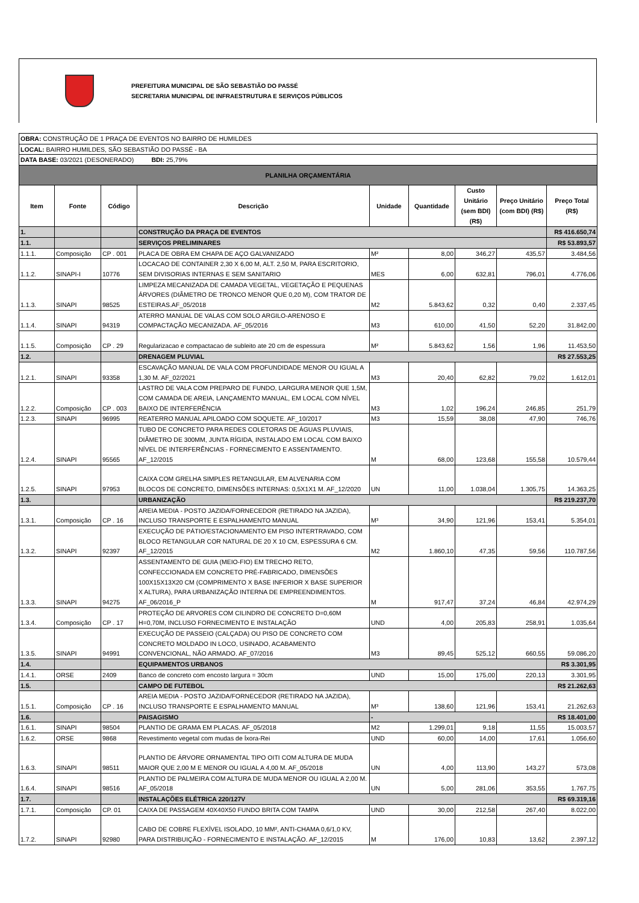PREFEITURA MUNICIPAL DE SÃO SEBASTIÃO DO PASSÉ
SECRETARIA MUNICIPAL DE INFRAESTRUTURA E SERVIÇOS PÚBLICOS
| OBRA: CONSTRUÇÃO DE 1 PRAÇA DE EVENTOS NO BAIRRO DE HUMILDES | | | | | | | | |
| LOCAL: BAIRRO HUMILDES, SÃO SEBASTIÃO DO PASSÉ - BA | | | | | | | | |
| DATA BASE: 03/2021 (DESONERADO) BDI: 25,79% | | | | | | | | |
| PLANILHA ORÇAMENTÁRIA | | | | | | | | |
| Item | Fonte | Código | Descrição | Unidade | Quantidade | Custo Unitário (sem BDI) (R$) | Preço Unitário (com BDI) (R$) | Preço Total (R$) |
| 1. | | | CONSTRUÇÃO DA PRAÇA DE EVENTOS | | | | | R$ 416.650,74 |
| 1.1. | | | SERVIÇOS PRELIMINARES | | | | | R$ 53.893,57 |
| 1.1.1. | Composição | CP . 001 | PLACA DE OBRA EM CHAPA DE AÇO GALVANIZADO | M² | 8,00 | 346,27 | 435,57 | 3.484,56 |
| 1.1.2. | SINAPI-I | 10776 | LOCACAO DE CONTAINER 2,30 X 6,00 M, ALT. 2,50 M, PARA ESCRITORIO, SEM DIVISORIAS INTERNAS E SEM SANITARIO | MES | 6,00 | 632,81 | 796,01 | 4.776,06 |
| 1.1.3. | SINAPI | 98525 | LIMPEZA MECANIZADA DE CAMADA VEGETAL, VEGETAÇÃO E PEQUENAS ÁRVORES (DIÂMETRO DE TRONCO MENOR QUE 0,20 M), COM TRATOR DE ESTEIRAS.AF_05/2018 | M2 | 5.843,62 | 0,32 | 0,40 | 2.337,45 |
| 1.1.4. | SINAPI | 94319 | ATERRO MANUAL DE VALAS COM SOLO ARGILO-ARENOSO E COMPACTAÇÃO MECANIZADA. AF_05/2016 | M3 | 610,00 | 41,50 | 52,20 | 31.842,00 |
| 1.1.5. | Composição | CP . 29 | Regularizacao e compactacao de subleito ate 20 cm de espessura | M² | 5.843,62 | 1,56 | 1,96 | 11.453,50 |
| 1.2. | | | DRENAGEM PLUVIAL | | | | | R$ 27.553,25 |
| 1.2.1. | SINAPI | 93358 | ESCAVAÇÃO MANUAL DE VALA COM PROFUNDIDADE MENOR OU IGUAL A 1,30 M. AF_02/2021 | M3 | 20,40 | 62,82 | 79,02 | 1.612,01 |
| 1.2.2. | Composição | CP . 003 | LASTRO DE VALA COM PREPARO DE FUNDO, LARGURA MENOR QUE 1,5M, COM CAMADA DE AREIA, LANÇAMENTO MANUAL, EM LOCAL COM NÍVEL BAIXO DE INTERFERÊNCIA | M3 | 1,02 | 196,24 | 246,85 | 251,79 |
| 1.2.3. | SINAPI | 96995 | REATERRO MANUAL APILOADO COM SOQUETE. AF_10/2017 | M3 | 15,59 | 38,08 | 47,90 | 746,76 |
| 1.2.4. | SINAPI | 95565 | TUBO DE CONCRETO PARA REDES COLETORAS DE ÁGUAS PLUVIAIS, DIÂMETRO DE 300MM, JUNTA RÍGIDA, INSTALADO EM LOCAL COM BAIXO NÍVEL DE INTERFERÊNCIAS - FORNECIMENTO E ASSENTAMENTO. AF_12/2015 | M | 68,00 | 123,68 | 155,58 | 10.579,44 |
| 1.2.5. | SINAPI | 97953 | CAIXA COM GRELHA SIMPLES RETANGULAR, EM ALVENARIA COM BLOCOS DE CONCRETO, DIMENSÕES INTERNAS: 0,5X1X1 M. AF_12/2020 | UN | 11,00 | 1.038,04 | 1.305,75 | 14.363,25 |
| 1.3. | | | URBANIZAÇÃO | | | | | R$ 219.237,70 |
| 1.3.1. | Composição | CP . 16 | AREIA MEDIA - POSTO JAZIDA/FORNECEDOR (RETIRADO NA JAZIDA), INCLUSO TRANSPORTE E ESPALHAMENTO MANUAL | M³ | 34,90 | 121,96 | 153,41 | 5.354,01 |
| 1.3.2. | SINAPI | 92397 | EXECUÇÃO DE PÁTIO/ESTACIONAMENTO EM PISO INTERTRAVADO, COM BLOCO RETANGULAR COR NATURAL DE 20 X 10 CM, ESPESSURA 6 CM. AF_12/2015 | M2 | 1.860,10 | 47,35 | 59,56 | 110.787,56 |
| 1.3.3. | SINAPI | 94275 | ASSENTAMENTO DE GUIA (MEIO-FIO) EM TRECHO RETO, CONFECCIONADA EM CONCRETO PRÉ-FABRICADO, DIMENSÕES 100X15X13X20 CM (COMPRIMENTO X BASE INFERIOR X BASE SUPERIOR X ALTURA), PARA URBANIZAÇÃO INTERNA DE EMPREENDIMENTOS. AF_06/2016_P | M | 917,47 | 37,24 | 46,84 | 42.974,29 |
| 1.3.4. | Composição | CP . 17 | PROTEÇÃO DE ARVORES COM CILINDRO DE CONCRETO D=0,60M H=0,70M, INCLUSO FORNECIMENTO E INSTALAÇÃO | UND | 4,00 | 205,83 | 258,91 | 1.035,64 |
| 1.3.5. | SINAPI | 94991 | EXECUÇÃO DE PASSEIO (CALÇADA) OU PISO DE CONCRETO COM CONCRETO MOLDADO IN LOCO, USINADO, ACABAMENTO CONVENCIONAL, NÃO ARMADO. AF_07/2016 | M3 | 89,45 | 525,12 | 660,55 | 59.086,20 |
| 1.4. | | | EQUIPAMENTOS URBANOS | | | | | R$ 3.301,95 |
| 1.4.1. | ORSE | 2409 | Banco de concreto com encosto largura = 30cm | UND | 15,00 | 175,00 | 220,13 | 3.301,95 |
| 1.5. | | | CAMPO DE FUTEBOL | | | | | R$ 21.262,63 |
| 1.5.1. | Composição | CP . 16 | AREIA MEDIA - POSTO JAZIDA/FORNECEDOR (RETIRADO NA JAZIDA), INCLUSO TRANSPORTE E ESPALHAMENTO MANUAL | M³ | 138,60 | 121,96 | 153,41 | 21.262,63 |
| 1.6. | | | PAISAGISMO | - | | | | R$ 18.401,00 |
| 1.6.1. | SINAPI | 98504 | PLANTIO DE GRAMA EM PLACAS. AF_05/2018 | M2 | 1.299,01 | 9,18 | 11,55 | 15.003,57 |
| 1.6.2. | ORSE | 9868 | Revestimento vegetal com mudas de Íxora-Rei | UND | 60,00 | 14,00 | 17,61 | 1.056,60 |
| 1.6.3. | SINAPI | 98511 | PLANTIO DE ÁRVORE ORNAMENTAL TIPO OITI COM ALTURA DE MUDA MAIOR QUE 2,00 M E MENOR OU IGUAL A 4,00 M. AF_05/2018 | UN | 4,00 | 113,90 | 143,27 | 573,08 |
| 1.6.4. | SINAPI | 98516 | PLANTIO DE PALMEIRA COM ALTURA DE MUDA MENOR OU IGUAL A 2,00 M. AF_05/2018 | UN | 5,00 | 281,06 | 353,55 | 1.767,75 |
| 1.7. | | | INSTALAÇÕES ELÉTRICA 220/127V | | | | | R$ 69.319,16 |
| 1.7.1. | Composição | CP. 01 | CAIXA DE PASSAGEM 40X40X50 FUNDO BRITA COM TAMPA | UND | 30,00 | 212,58 | 267,40 | 8.022,00 |
| 1.7.2. | SINAPI | 92980 | CABO DE COBRE FLEXÍVEL ISOLADO, 10 MM², ANTI-CHAMA 0,6/1,0 KV, PARA DISTRIBUIÇÃO - FORNECIMENTO E INSTALAÇÃO. AF_12/2015 | M | 176,00 | 10,83 | 13,62 | 2.397,12 |